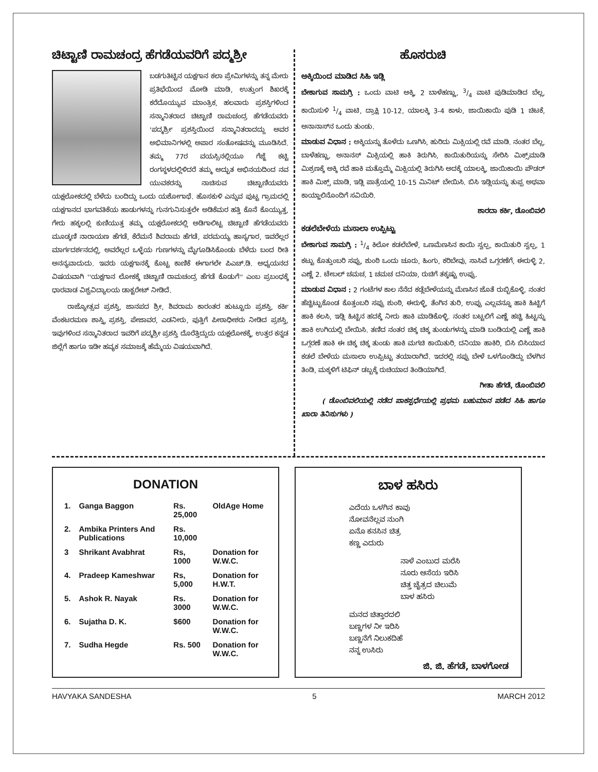ಚಿಟ್ಟಾಣಿ ರಾಮಚಂದ್ರ ಹೆಗಡೆಯವರಿಗೆ ಪದ್ಮಶ್ರೀ
ಬಡಗುತಿಟ್ಟಿನ ಯಕ್ಷಗಾನ ಕಲಾ ಪ್ರೇಮಿಗಳನ್ನು ತನ್ನ ಮೇರು ಪ್ರತಿಭೆಯಿಂದ ಮೋಡಿ ಮಾಡಿ, ಉತ್ತುಂಗ ಶಿಖರಕ್ಕೆ ಕರೆದೊಯ್ಯುವ ಮಾಂತ್ರಿಕ, ಹಲವಾರು ಪ್ರಶಸ್ತಿಗಳಿಂದ ಸನ್ಮಾನಿತರಾದ ಚಿಟ್ಟಾಣಿ ರಾಮಚಂದ್ರ ಹೆಗಡೆಯವರು 'ಪದ್ಮಶ್ರೀ' ಪ್ರಶಸ್ತಿಯಿಂದ ಸನ್ಮಾನಿತರಾದದ್ದು ಅವರ ಅಭಿಮಾನಿಗಳಲ್ಲಿ ಅಪಾರ ಸಂತೋಷವನ್ನು ಮೂಡಿಸಿದೆ. ತಮ್ಮ 77ರ ವಯಸ್ಸಿನಲ್ಲಿಯೂ ಗೆಜ್ಜೆ ಕಟ್ಟಿ ರಂಗಸ್ಥಳದಲ್ಲಿಳಿದರೆ ತಮ್ಮ ಅದ್ಭುತ ಅಭಿನಯದಿಂದ ನವ ಯುವಕರನ್ನು ನಾಚಿಸುವ ಚಿಟ್ಟಾಣಿಯವರು ಯಕ್ಷಲೋಕದಲ್ಲಿ ಬೆಳೆದು ಬಂದಿದ್ದು ಒಂದು ಯಶೋಗಾಥೆ. ಹೊಸಕುಳಿ ಎನ್ನುವ ಪುಟ್ಟ ಗ್ರಾಮದಲ್ಲಿ ಯಕ್ಷಗಾನದ ಭಾಗವತಿಕೆಯ ಹಾಡುಗಳನ್ನು ಗುನಗುನಿಸುತ್ತಲೇ ಅಡಿಕೆಮರ ಹತ್ತಿ ಕೊನೆ ಕೊಯ್ಯುತ್ತ, ಗೇರು ಹಕ್ಕಲಲ್ಲಿ ಕುಣಿಯುತ್ತ ತಮ್ಮ ಯಕ್ಷಲೋಕದಲ್ಲಿ ಅಡಿಗಾಲಿಟ್ಟ ಚಿಟ್ಟಾಣಿ ಹೆಗಡೆಯವರು ಮೂಡ್ಕಣಿ ನಾರಾಯಣ ಹೆಗಡೆ, ಕೆರೆಮನೆ ಶಿವರಾಮ ಹೆಗಡೆ, ಪರಮಯ್ಯ ಹಾಸ್ಯಗಾರ, ಇವರೆಲ್ಲರ ಮಾರ್ಗದರ್ಶನದಲ್ಲಿ, ಅವರೆಲ್ಲರ ಒಳ್ಳೆಯ ಗುಣಗಳನ್ನು ಮೈಗೂಡಿಸಿಕೊಂಡು ಬೆಳೆದು ಬಂದ ರೀತಿ ಅನನ್ಯವಾದುದು. ಇವರು ಯಕ್ಷಗಾನಕ್ಕೆ ಕೊಟ್ಟ ಕಾಣಿಕೆ ಈಗಾಗಲೇ ಪಿಎಚ್.ಡಿ. ಅಧ್ಯಯನದ ವಿಷಯವಾಗಿ ''ಯಕ್ಷಗಾನ ಲೋಕಕ್ಕೆ ಚಿಟ್ಟಾಣಿ ರಾಮಚಂದ್ರ ಹೆಗಡೆ ಕೊಡುಗೆ'' ಎಂಬ ಪ್ರಬಂಧಕ್ಕೆ ಧಾರವಾಡ ವಿಶ್ವವಿದ್ಯಾಲಯ ಡಾಕ್ಟರೇಟ್ ನೀಡಿದೆ.
ರಾಜ್ಯೋತ್ಸವ ಪ್ರಶಸ್ತಿ, ಜಾನಪದ ಶ್ರೀ, ಶಿವರಾಮ ಕಾರಂತರ ಹುಟ್ಟೂರು ಪ್ರಶಸ್ತಿ, ಕರ್ಕಿ ವೆಂಕಟರಮಣ ಶಾಸ್ತ್ರಿ ಪ್ರಶಸ್ತಿ, ಪೇಜಾವರ, ಎಡನೀರು, ಪುತ್ತಿಗೆ ಪೀಠಾಧೀಶರು ನೀಡಿದ ಪ್ರಶಸ್ತಿ, ಇವುಗಳಿಂದ ಸನ್ಮಾನಿತರಾದ ಇವರಿಗೆ ಪದ್ಮಶ್ರೀ ಪ್ರಶಸ್ತಿ ದೊರೆತ್ತಿದ್ದುದು ಯಕ್ಷಲೋಕಕ್ಕೆ, ಉತ್ತರ ಕನ್ನಡ ಜಿಲ್ಲೆಗೆ ಹಾಗೂ ಇಡೀ ಹವ್ಯಕ ಸಮಾಜಕ್ಕೆ ಹೆಮ್ಮೆಯ ವಿಷಯವಾಗಿದೆ.
ಹೊಸರುಚಿ
ಅಕ್ಕಿಯಿಂದ ಮಾಡಿದ ಸಿಹಿ ಇಡ್ಲಿ
ಬೇಕಾಗುವ ಸಾಮಗ್ರಿ : ಒಂದು ವಾಟಿ ಅಕ್ಕಿ, 2 ಬಾಳೆಹಣ್ಣು, 3/4 ವಾಟಿ ಪುಡಿಮಾಡಿದ ಬೆಲ್ಲ, ಕಾಯಿಸುಳಿ 1/4 ವಾಟಿ, ದ್ರಾಕ್ಷಿ 10-12, ಯಾಲಕ್ಕಿ 3-4 ಕಾಳು, ಜಾಯಿಕಾಯಿ ಪುಡಿ 1 ಚಿಟಕೆ, ಅನಾನಾಸ್‌ನ ಒಂದು ತುಂಡು.
ಮಾಡುವ ವಿಧಾನ : ಅಕ್ಕಿಯನ್ನು ತೊಳೆದು ಒಣಗಿಸಿ, ಹುರಿದು ಮಿಕ್ಸಿಯಲ್ಲಿ ರವೆ ಮಾಡಿ. ನಂತರ ಬೆಲ್ಲ, ಬಾಳೆಹಣ್ಣು, ಅನಾನಸ್ ಮಿಕ್ಸಿಯಲ್ಲಿ ಹಾಕಿ ತಿರುಗಿಸಿ, ಕಾಯಿತುರಿಯನ್ನು ಸೇರಿಸಿ ಮಿಕ್ಸ್‌ಮಾಡಿ ಮಿಶ್ರಣಕ್ಕೆ ಅಕ್ಕಿ ರವೆ ಹಾಕಿ ಮತ್ತೊಮ್ಮೆ ಮಿಕ್ಸಿಯಲ್ಲಿ ತಿರುಗಿಸಿ ಅದಕ್ಕೆ ಯಾಲಕ್ಕಿ, ಜಾಯಿಕಾಯಿ ಪೌಡರ್ ಹಾಕಿ ಮಿಕ್ಸ್ ಮಾಡಿ, ಇಡ್ಲಿ ಪಾತ್ರೆಯಲ್ಲಿ 10-15 ಮಿನಿಟ್ ಬೇಯಿಸಿ. ಬಿಸಿ ಇಡ್ಲಿಯನ್ನು ತುಪ್ಪ ಅಥವಾ ಕಾಯ್ಹಾಲಿನೊಂದಿಗೆ ಸವಿಯಿರಿ.
ಶಾರದಾ ಕರ್ಕಿ, ಡೊಂಬಿವಲಿ
ಕಡಲೆಬೇಳೆಯ ಮಸಾಲಾ ಉಪ್ಪಿಟ್ಟು
ಬೇಕಾಗುವ ಸಾಮಗ್ರಿ : 1/4 ಕಿಲೋ ಕಡಲೆಬೇಳೆ, ಒಣಮೆಣಸಿನ ಕಾಯಿ ಸ್ವಲ್ಪ, ಕಾಯಿತುರಿ ಸ್ವಲ್ಪ, 1 ಕಟ್ಟು ಕೊತ್ತುಂಬರಿ ಸಪ್ಪು, ಶುಂಠಿ ಒಂದು ಚೂರು, ಹಿಂಗು, ಕರಿಬೇವು, ಸಾಸಿವೆ ಒಗ್ಗರಣೆಗೆ, ಈರುಳ್ಳಿ 2, ಎಣ್ಣೆ 2. ಟೇಬಲ್ ಚಮಚ, 1 ಚಮಚ ದನಿಯಾ, ರುಚಿಗೆ ತಕ್ಕಷ್ಟು ಉಪ್ಪು.
ಮಾಡುವ ವಿಧಾನ : 2 ಗಂಟೆಗಳ ಕಾಲ ನೆನೆದ ಕಡ್ಲೆಬೇಳೆಯನ್ನು ಮೆಣಸಿನ ಜೊತೆ ರುಬ್ಬಿಕೊಳ್ಳಿ. ನಂತರ ಹೆಚ್ಚಿಟ್ಟುಕೊಂಡ ಕೊತ್ತಂಬರಿ ಸಪ್ಪು ಶುಂಠಿ, ಈರುಳ್ಳಿ, ತೆಂಗಿನ ತುರಿ, ಉಪ್ಪು ಎಲ್ಲವನ್ನೂ ಹಾಕಿ ಹಿಟ್ಟಿಗೆ ಹಾಕಿ ಕಲಸಿ, ಇಡ್ಲಿ ಹಿಟ್ಟಿನ ಹದಕ್ಕೆ ನೀರು ಹಾಕಿ ಮಾಡಿಕೊಳ್ಳಿ. ನಂತರ ಬಟ್ಟಲಿಗೆ ಎಣ್ಣೆ ಹಚ್ಚಿ ಹಿಟ್ಟನ್ನು ಹಾಕಿ ಉಗಿಯಲ್ಲಿ ಬೇಯಿಸಿ. ತಣಿದ ನಂತರ ಚಿಕ್ಕ ಚಿಕ್ಕ ತುಂಡುಗಳನ್ನು ಮಾಡಿ ಬಂಡಿಯಲ್ಲಿ ಎಣ್ಣೆ ಹಾಕಿ ಒಗ್ಗರಣೆ ಹಾಕಿ ಈ ಚಿಕ್ಕ ಚಿಕ್ಕ ತುಂಡು ಹಾಕಿ ಮಗಚಿ ಕಾಯಿತುರಿ, ದನಿಯಾ ಹಾಕಿರಿ, ಬಿಸಿ ಬಿಸಿಯಾದ ಕಡಲೆ ಬೇಳೆಯ ಮಸಾಲಾ ಉಪ್ಪಿಟ್ಟು ತಯಾರಾಗಿದೆ. ಇದರಲ್ಲಿ ಸಪ್ಪು ಬೇಳೆ ಒಳಗೊಂಡಿದ್ದು ಬೆಳಗಿನ ತಿಂಡಿ, ಮಕ್ಕಳಿಗೆ ಟಿಫಿನ್ ಡಬ್ಬಕ್ಕೆ ರುಚಿಯಾದ ತಿಂಡಿಯಾಗಿದೆ.
ಗೀತಾ ಹೆಗಡೆ, ಡೊಂಬಿವಲಿ
( ಡೊಂಬಿವಲಿಯಲ್ಲಿ ನಡೆದ ಪಾಕಸ್ಪರ್ಧೆಯಲ್ಲಿ ಪ್ರಥಮ ಬಹುಮಾನ ಪಡೆದ ಸಿಹಿ ಹಾಗೂ ಖಾರಾ ತಿನಿಸುಗಳು )
DONATION
| 1. | Ganga Baggon | Rs. 25,000 | OldAge Home |
| 2. | Ambika Printers And Publications | Rs. 10,000 | |
| 3 | Shrikant Avabhrat | Rs, 1000 | Donation for W.W.C. |
| 4. | Pradeep Kameshwar | Rs, 5,000 | Donation for H.W.T. |
| 5. | Ashok R. Nayak | Rs. 3000 | Donation for W.W.C. |
| 6. | Sujatha D. K. | $600 | Donation for W.W.C. |
| 7. | Sudha Hegde | Rs. 500 | Donation for W.W.C. |
ಬಾಳ ಹಸಿರು
ಎದೆಯ ಒಳಗಿನ ಕಾವು
ನೋವನೆಲ್ಲವ ನುಂಗಿ
ಏನೊ ಕನಸಿನ ಚಿತ್ರ
ಕಣ್ಣ ಎದುರು
ನಾಳೆ ಎಂಬುದ ಮರೆಸಿ
ನೂರು ಆಸೆಯ ಇರಿಸಿ
ಚಿತ್ತ ಚೈತ್ರದ ಚಿಲುಮೆ
ಬಾಳ ಹಸಿರು
ಮನದ ಚಿತ್ತಾರದಲಿ
ಬಣ್ಣಗಳ ನೀ ಇರಿಸಿ
ಬಣ್ಣನೆಗೆ ನಿಲುಕದಿಹೆ
ನನ್ನ ಉಸಿರು
ಜಿ. ಜಿ. ಹೆಗಡೆ, ಬಾಳಗೋಡ
HAVYAKA SANDESHA 5 MARCH 2012